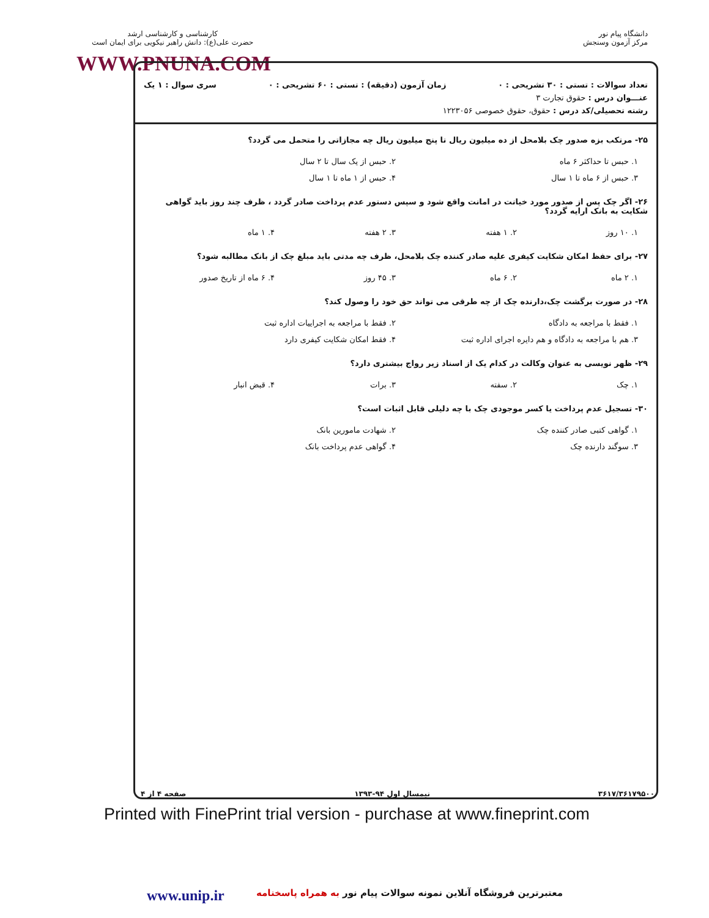دانشگاه پیام نور
مرکز آزمون وسنجش
کارشناسی و کارشناسی ارشد
حضرت علی(ع): دانش راهبر نیکویی برای ایمان است
WWW.PNUNA.COM
تعداد سوالات : تستی : ۳۰ تشریحی : ۰ زمان آزمون (دقیقه) : تستی : ۶۰ تشریحی : ۰ سری سوال : ۱ یک
عنـــوان درس : حقوق تجارت ۳
رشته تحصیلی/کد درس : حقوق، حقوق خصوصی ۱۲۲۳۰۵۶
۲۵- مرتکب بزه صدور چک بلامحل از ده میلیون ریال تا پنج میلیون ریال چه مجازاتی را متحمل می گردد؟
۱. حبس تا حداکثر ۶ ماه ۲. حبس از یک سال تا ۲ سال ۳. حبس از ۶ ماه تا ۱ سال ۴. حبس از ۱ ماه تا ۱ سال
۲۶- اگر چک پس از صدور مورد خیانت در امانت واقع شود و سپس دستور عدم پرداخت صادر گردد ، ظرف چند روز باید گواهی شکایت به بانک ارایه گردد؟
۱. ۱۰ روز ۲. ۱ هفته ۳. ۲ هفته ۴. ۱ ماه
۲۷- برای حفظ امکان شکایت کیفری علیه صادر کننده چک بلامحل، ظرف چه مدتی باید مبلغ چک از بانک مطالبه شود؟
۱. ۲ ماه ۲. ۶ ماه ۳. ۴۵ روز ۴. ۶ ماه از تاریخ صدور
۲۸- در صورت برگشت چک،دارنده چک از چه طرقی می تواند حق خود را وصول کند؟
۱. فقط با مراجعه به دادگاه ۲. فقط با مراجعه به اجراییات اداره ثبت ۳. هم با مراجعه به دادگاه و هم دایره اجرای اداره ثبت ۴. فقط امکان شکایت کیفری دارد
۲۹- ظهر نویسی به عنوان وکالت در کدام یک از اسناد زیر رواج بیشتری دارد؟
۱. چک ۲. سفته ۳. برات ۴. قبض انبار
۳۰- تسجیل عدم پرداخت یا کسر موجودی چک با چه دلیلی قابل اثبات است؟
۱. گواهی کتبی صادر کننده چک ۲. شهادت مامورین بانک ۳. سوگند دارنده چک ۴. گواهی عدم پرداخت بانک
۳۶۱۷/۳۶۱۷۹۵۰۰ نیمسال اول ۹۴-۱۳۹۳ صفحه ۴ از ۴
Printed with FinePrint trial version - purchase at www.fineprint.com
www.unip.ir معتبرترین فروشگاه آنلاین نمونه سوالات پیام نور به همراه پاسخنامه